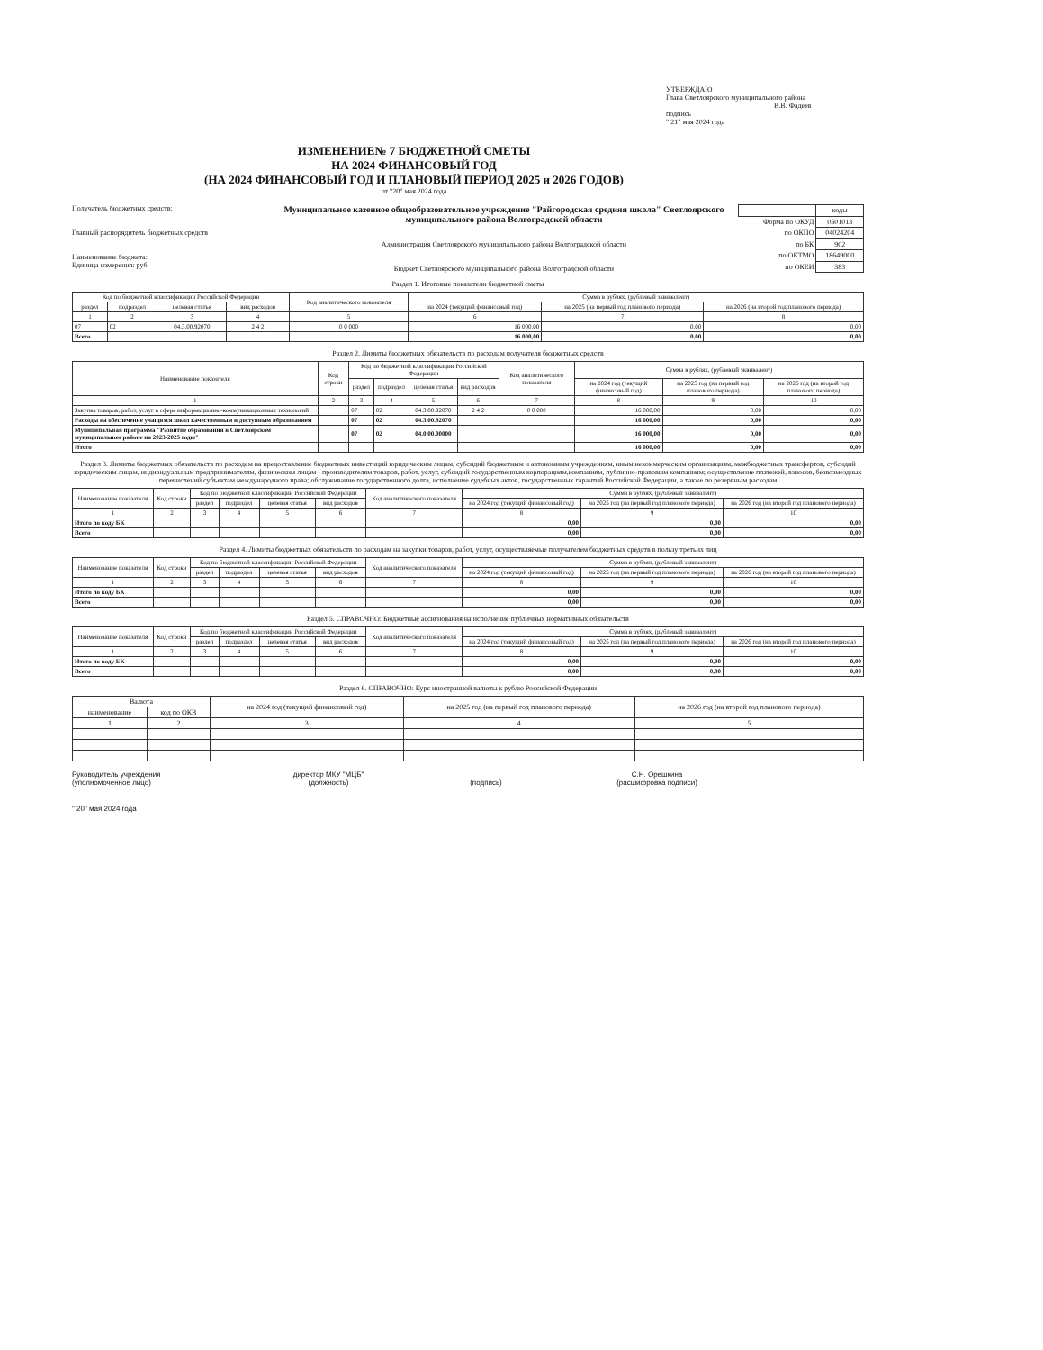УТВЕРЖДАЮ
Глава Светлоярского муниципального района
В.В. Фадеев
подпись
" 21" мая 2024 года
ИЗМЕНЕНИЕ№ 7 БЮДЖЕТНОЙ СМЕТЫ
НА 2024 ФИНАНСОВЫЙ ГОД
(НА 2024 ФИНАНСОВЫЙ ГОД И ПЛАНОВЫЙ ПЕРИОД 2025 и 2026 ГОДОВ)
от "20" мая 2024 года
Получатель бюджетных средств:
Главный распорядитель бюджетных средств
Наименование бюджета:
Единица измерения: руб.
Муниципальное казенное общеобразовательное учреждение "Райгородская средняя школа" Светлоярского муниципального района Волгоградской области
Администрация Светлоярского муниципального района Волгоградской области
Бюджет Светлоярского муниципального района Волгоградской области
| | коды |
| Форма по ОКУД | 0501013 |
| по ОКПО | 04024204 |
| по БК | 902 |
| по ОКТМО | 18649000 |
| по ОКЕИ | 383 |
Раздел 1. Итоговые показатели бюджетной сметы
| Код по бюджетной классификации Российской Федерации | | | | Код аналитического показателя | Сумма в рублях, (рублевый эквивалент) | | |
| --- | --- | --- | --- | --- | --- | --- | --- |
| раздел | подраздел | целевая статья | вид расходов | | на 2024 (текущий финансовый год) | на 2025 (на первый год планового периода) | на 2026 (на второй год планового периода) |
| 1 | 2 | 3 | 4 | 5 | 6 | 7 | 8 |
| 07 | 02 | 04.3.00.92070 | 2 4 2 | 0 0 000 | 16 000,00 | 0,00 | 0,00 |
| Всего | | | | | 16 000,00 | 0,00 | 0,00 |
Раздел 2. Лимиты бюджетных обязательств по расходам получателя бюджетных средств
| Наименование показателя | Код строки | Код по бюджетной классификации Российской Федерации | | | | Код аналитического показателя | Сумма в рублях, (рублевый эквивалент) | | |
| --- | --- | --- | --- | --- | --- | --- | --- | --- | --- |
| | | раздел | подраздел | целевая статья | вид расходов | | на 2024 год (текущий финансовый год) | на 2025 год (на первый год планового периода) | на 2026 год (на второй год планового периода) |
| 1 | 2 | 3 | 4 | 5 | 6 | 7 | 8 | 9 | 10 |
| Закупка товаров, работ, услуг в сфере информационно-коммуникационных технологий | | 07 | 02 | 04.3.00.92070 | 2 4 2 | 0 0 000 | 16 000,00 | 0,00 | 0,00 |
| Расходы на обеспечение учащихся школ качественным и доступным образованием | | 07 | 02 | 04.3.00.92070 | | | 16 000,00 | 0,00 | 0,00 |
| Муниципальная программа "Развитие образования в Светлоярском муниципальном районе на 2023-2025 годы" | | 07 | 02 | 04.0.00.00000 | | | 16 000,00 | 0,00 | 0,00 |
| Итого | | | | | | | 16 000,00 | 0,00 | 0,00 |
Раздел 3. Лимиты бюджетных обязательств по расходам на предоставление бюджетных инвестиций юридическим лицам, субсидий бюджетным и автономным учреждениям, иным некоммерческим организациям, межбюджетных трансфертов, субсидий юридическим лицам, индивидуальным предпринимателям, физическим лицам - производителям товаров, работ, услуг, субсидий государственным корпорациям,компаниям, публично-правовым компаниям; осуществление платежей, взносов, безвозмездных перечислений субъектам международного права; обслуживание государственного долга, исполнение судебных актов, государственных гарантий Российской Федерации, а также по резервным расходам
| Наименование показателя | Код строки | Код по бюджетной классификации Российской Федерации | | | | Код аналитического показателя | Сумма в рублях, (рублевый эквивалент) | | |
| --- | --- | --- | --- | --- | --- | --- | --- | --- | --- |
| | | раздел | подраздел | целевая статья | вид расходов | | на 2024 год (текущий финансовый год) | на 2025 год (на первый год планового периода) | на 2026 год (на второй год планового периода) |
| 1 | 2 | 3 | 4 | 5 | 6 | 7 | 8 | 9 | 10 |
| Итого по коду БК | | | | | | | 0,00 | 0,00 | 0,00 |
| Всего | | | | | | | 0,00 | 0,00 | 0,00 |
Раздел 4. Лимиты бюджетных обязательств по расходам на закупки товаров, работ, услуг, осуществляемые получателем бюджетных средств в пользу третьих лиц
| Наименование показателя | Код строки | Код по бюджетной классификации Российской Федерации | | | | Код аналитического показателя | Сумма в рублях, (рублевый эквивалент) | | |
| --- | --- | --- | --- | --- | --- | --- | --- | --- | --- |
| | | раздел | подраздел | целевая статья | вид расходов | | на 2024 год (текущий финансовый год) | на 2025 год (на первый год планового периода) | на 2026 год (на второй год планового периода) |
| 1 | 2 | 3 | 4 | 5 | 6 | 7 | 8 | 9 | 10 |
| Итого по коду БК | | | | | | | 0,00 | 0,00 | 0,00 |
| Всего | | | | | | | 0,00 | 0,00 | 0,00 |
Раздел 5. СПРАВОЧНО: Бюджетные ассигнования на исполнение публичных нормативных обязательств
| Наименование показателя | Код строки | Код по бюджетной классификации Российской Федерации | | | | Код аналитического показателя | Сумма в рублях, (рублевый эквивалент) | | |
| --- | --- | --- | --- | --- | --- | --- | --- | --- | --- |
| | | раздел | подраздел | целевая статья | вид расходов | | на 2024 год (текущий финансовый год) | на 2025 год (на первый год планового периода) | на 2026 год (на второй год планового периода) |
| 1 | 2 | 3 | 4 | 5 | 6 | 7 | 8 | 9 | 10 |
| Итого по коду БК | | | | | | | 0,00 | 0,00 | 0,00 |
| Всего | | | | | | | 0,00 | 0,00 | 0,00 |
Раздел 6. СПРАВОЧНО: Курс иностранной валюты к рублю Российской Федерации
| Валюта | | на 2024 год (текущий финансовый год) | на 2025 год (на первый год планового периода) | на 2026 год (на второй год планового периода) |
| --- | --- | --- | --- | --- |
| наименование | код по ОКВ | | | |
| 1 | 2 | 3 | 4 | 5 |
Руководитель учреждения
(уполномоченное лицо)
директор МКУ "МЦБ"
(должность)
(подпись) С.Н. Орешкина
(расшифровка подписи)
" 20" мая 2024 года